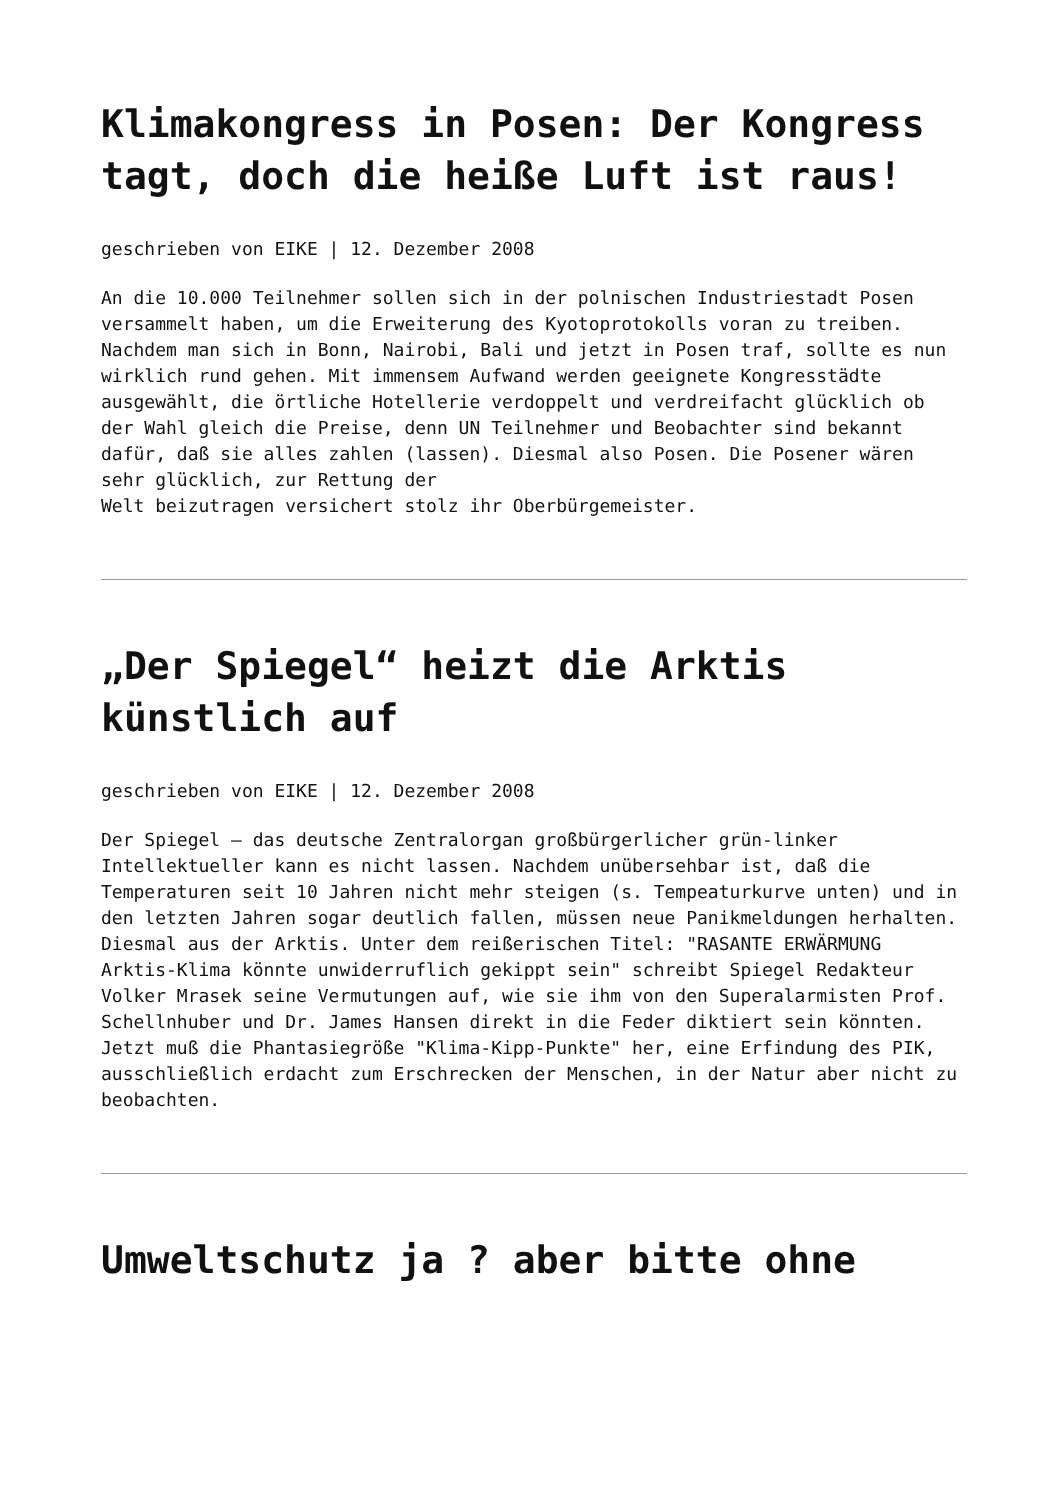Klimakongress in Posen: Der Kongress tagt, doch die heiße Luft ist raus!
geschrieben von EIKE | 12. Dezember 2008
An die 10.000 Teilnehmer sollen sich in der polnischen Industriestadt Posen versammelt haben, um die Erweiterung des Kyotoprotokolls voran zu treiben. Nachdem man sich in Bonn, Nairobi, Bali und jetzt in Posen traf, sollte es nun wirklich rund gehen. Mit immensem Aufwand werden geeignete Kongresstädte ausgewählt, die örtliche Hotellerie verdoppelt und verdreifacht glücklich ob der Wahl gleich die Preise, denn UN Teilnehmer und Beobachter sind bekannt dafür, daß sie alles zahlen (lassen). Diesmal also Posen. Die Posener wären sehr glücklich, zur Rettung der Welt beizutragen versichert stolz ihr Oberbürgemeister.
„Der Spiegel“ heizt die Arktis künstlich auf
geschrieben von EIKE | 12. Dezember 2008
Der Spiegel – das deutsche Zentralorgan großbürgerlicher grün-linker Intellektueller kann es nicht lassen. Nachdem unübersehbar ist, daß die Temperaturen seit 10 Jahren nicht mehr steigen (s. Tempeaturkurve unten) und in den letzten Jahren sogar deutlich fallen, müssen neue Panikmeldungen herhalten. Diesmal aus der Arktis. Unter dem reißerischen Titel: "RASANTE ERWÄRMUNG Arktis-Klima könnte unwiderruflich gekippt sein" schreibt Spiegel Redakteur Volker Mrasek seine Vermutungen auf, wie sie ihm von den Superalarmisten Prof. Schellnhuber und Dr. James Hansen direkt in die Feder diktiert sein könnten. Jetzt muß die Phantasiegröße "Klima-Kipp-Punkte" her, eine Erfindung des PIK, ausschließlich erdacht zum Erschrecken der Menschen, in der Natur aber nicht zu beobachten.
Umweltschutz ja ? aber bitte ohne